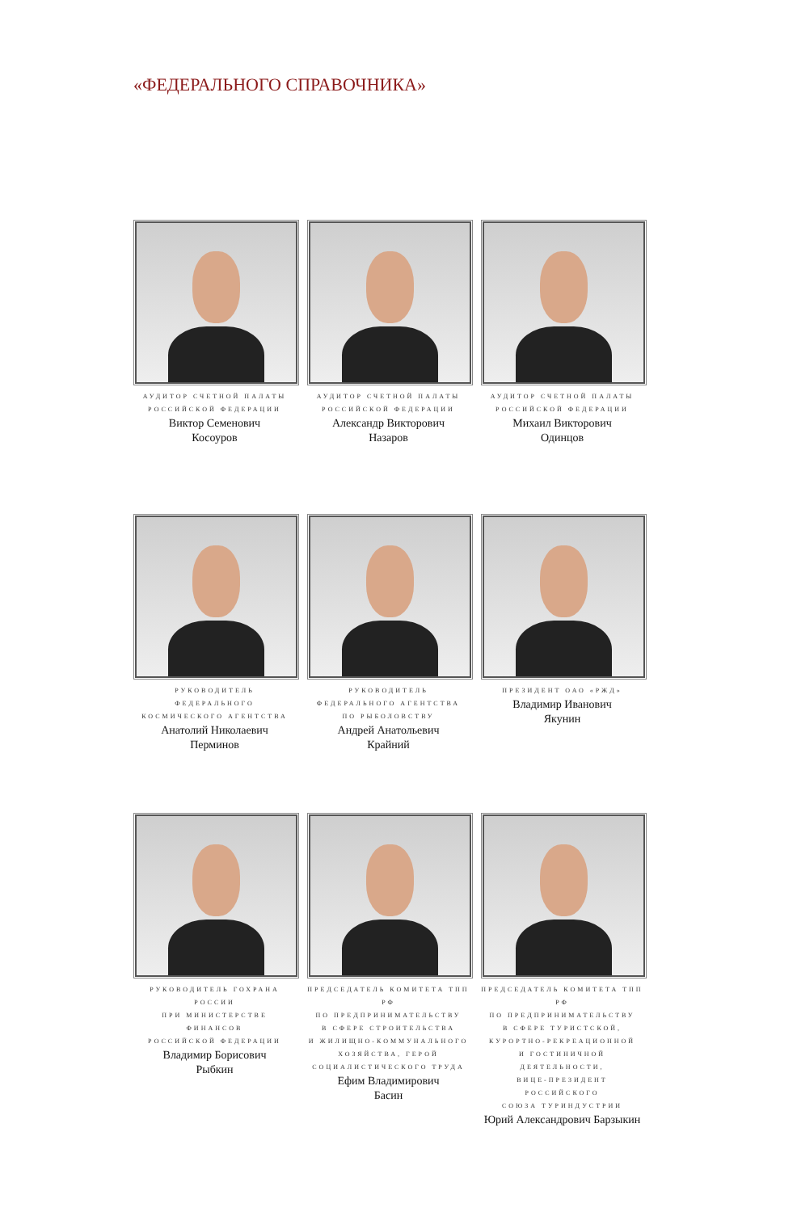«ФЕДЕРАЛЬНОГО СПРАВОЧНИКА»
АУДИТОР СЧЕТНОЙ ПАЛАТЫ
РОССИЙСКОЙ ФЕДЕРАЦИИ
Виктор Семенович
Косоуров
АУДИТОР СЧЕТНОЙ ПАЛАТЫ
РОССИЙСКОЙ ФЕДЕРАЦИИ
Александр Викторович
Назаров
АУДИТОР СЧЕТНОЙ ПАЛАТЫ
РОССИЙСКОЙ ФЕДЕРАЦИИ
Михаил Викторович
Одинцов
РУКОВОДИТЕЛЬ ФЕДЕРАЛЬНОГО
КОСМИЧЕСКОГО АГЕНТСТВА
Анатолий Николаевич
Перминов
РУКОВОДИТЕЛЬ
ФЕДЕРАЛЬНОГО АГЕНТСТВА
ПО РЫБОЛОВСТВУ
Андрей Анатольевич
Крайний
ПРЕЗИДЕНТ ОАО «РЖД»
Владимир Иванович
Якунин
РУКОВОДИТЕЛЬ ГОХРАНА РОССИИ
ПРИ МИНИСТЕРСТВЕ ФИНАНСОВ
РОССИЙСКОЙ ФЕДЕРАЦИИ
Владимир Борисович
Рыбкин
ПРЕДСЕДАТЕЛЬ КОМИТЕТА ТПП РФ
ПО ПРЕДПРИНИМАТЕЛЬСТВУ
В СФЕРЕ СТРОИТЕЛЬСТВА
И ЖИЛИЩНО-КОММУНАЛЬНОГО
ХОЗЯЙСТВА, ГЕРОЙ
СОЦИАЛИСТИЧЕСКОГО ТРУДА
Ефим Владимирович
Басин
ПРЕДСЕДАТЕЛЬ КОМИТЕТА ТПП РФ
ПО ПРЕДПРИНИМАТЕЛЬСТВУ
В СФЕРЕ ТУРИСТСКОЙ,
КУРОРТНО-РЕКРЕАЦИОННОЙ
И ГОСТИНИЧНОЙ ДЕЯТЕЛЬНОСТИ,
ВИЦЕ-ПРЕЗИДЕНТ РОССИЙСКОГО
СОЮЗА ТУРИНДУСТРИИ
Юрий Александрович Барзыкин